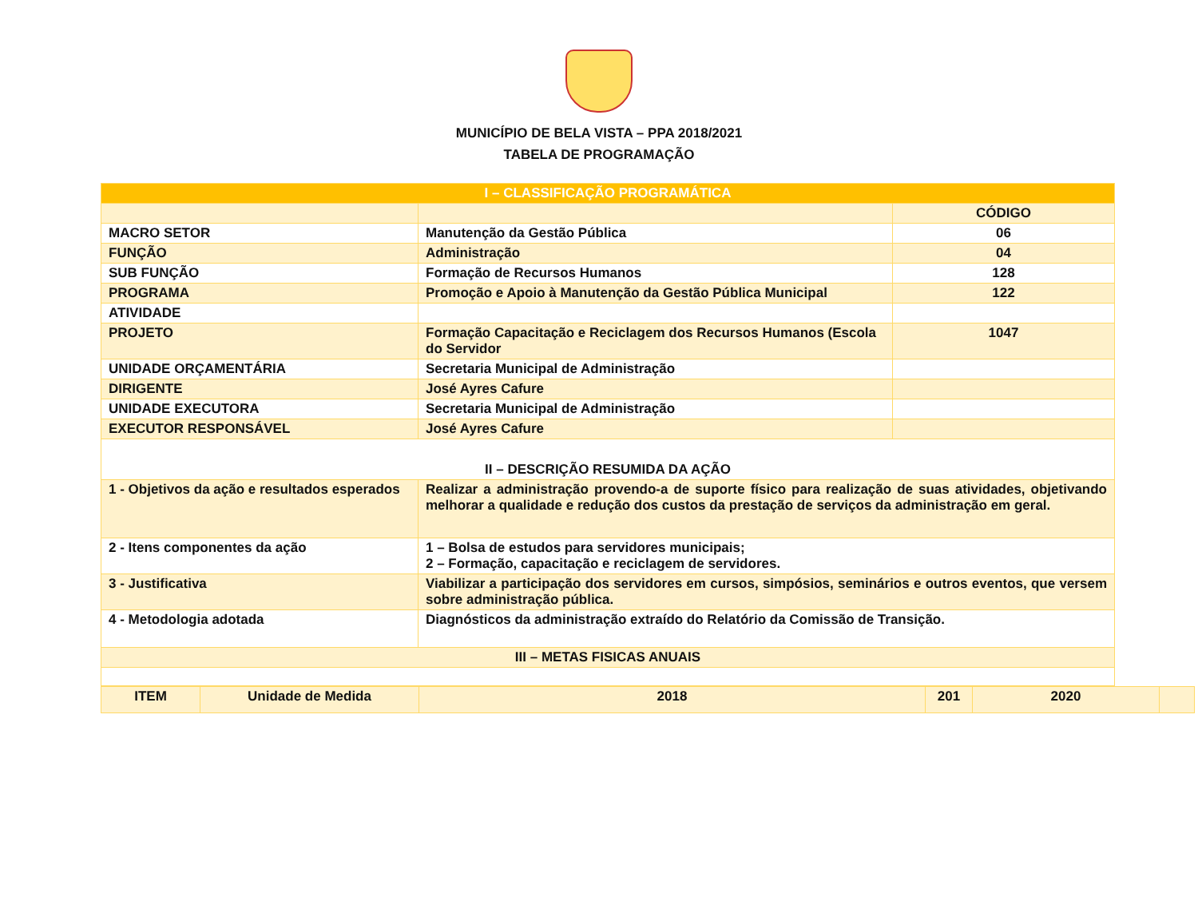MUNICÍPIO DE BELA VISTA – PPA 2018/2021
TABELA DE PROGRAMAÇÃO
| I – CLASSIFICAÇÃO PROGRAMÁTICA | | |
| --- | --- | --- |
| | | CÓDIGO |
| MACRO SETOR | Manutenção da Gestão Pública | 06 |
| FUNÇÃO | Administração | 04 |
| SUB FUNÇÃO | Formação de Recursos Humanos | 128 |
| PROGRAMA | Promoção e Apoio à Manutenção da Gestão Pública Municipal | 122 |
| ATIVIDADE | | |
| PROJETO | Formação Capacitação e Reciclagem dos Recursos Humanos (Escola do Servidor | 1047 |
| UNIDADE ORÇAMENTÁRIA | Secretaria Municipal de Administração | |
| DIRIGENTE | José Ayres Cafure | |
| UNIDADE EXECUTORA | Secretaria Municipal de Administração | |
| EXECUTOR RESPONSÁVEL | José Ayres Cafure | |
| II – DESCRIÇÃO RESUMIDA DA AÇÃO | | |
| 1 - Objetivos da ação e resultados esperados | Realizar a administração provendo-a de suporte físico para realização de suas atividades, objetivando melhorar a qualidade e redução dos custos da prestação de serviços da administração em geral. | |
| 2 - Itens componentes da ação | 1 – Bolsa de estudos para servidores municipais; 2 – Formação, capacitação e reciclagem de servidores. | |
| 3 - Justificativa | Viabilizar a participação dos servidores em cursos, simpósios, seminários e outros eventos, que versem sobre administração pública. | |
| 4 - Metodologia adotada | Diagnósticos da administração extraído do Relatório da Comissão de Transição. | |
| III – METAS FISICAS ANUAIS | | |
| ITEM | Unidade de Medida | 2018 | 201 | 2020 | |
| --- | --- | --- | --- | --- | --- |